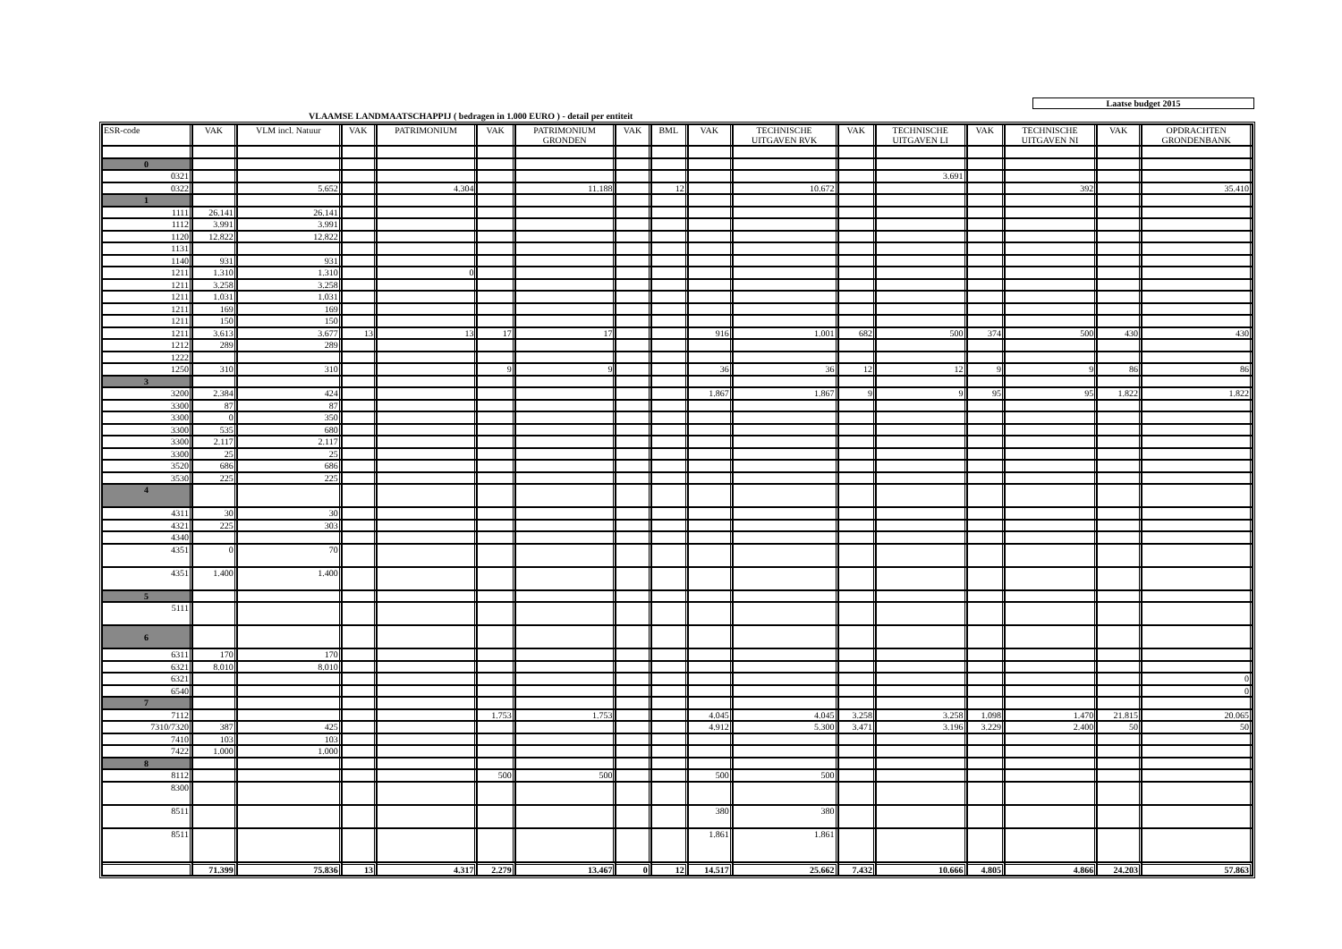VLAAMSE LANDMAATSCHAPPIJ ( bedragen in 1.000 EURO ) - detail per entiteit
Laatse budget 2015
| ESR-code | VAK | VLM incl. Natuur | VAK | PATRIMONIUM | VAK | PATRIMONIUM GRONDEN | VAK | BML | VAK | TECHNISCHE UITGAVEN RVK | VAK | TECHNISCHE UITGAVEN LI | VAK | TECHNISCHE UITGAVEN NI | VAK | OPDRACHTEN GRONDENBANK |
| --- | --- | --- | --- | --- | --- | --- | --- | --- | --- | --- | --- | --- | --- | --- | --- | --- |
| 0 | | | | | | | | | | | | | | | | |
| 0321 | | | | | | | | | | | | 3.691 | | | | |
| 0322 | | 5.652 | | 4.304 | | 11.188 | | 12 | | 10.672 | | | | 392 | | 35.410 |
| 1 | | | | | | | | | | | | | | | | |
| 1111 | 26.141 | 26.141 | | | | | | | | | | | | | | |
| 1112 | 3.991 | 3.991 | | | | | | | | | | | | | | |
| 1120 | 12.822 | 12.822 | | | | | | | | | | | | | | |
| 1131 | | | | | | | | | | | | | | | | |
| 1140 | 931 | 931 | | | | | | | | | | | | | | |
| 1211 | 1.310 | 1.310 | | 0 | | | | | | | | | | | | |
| 1211 | 3.258 | 3.258 | | | | | | | | | | | | | | |
| 1211 | 1.031 | 1.031 | | | | | | | | | | | | | | |
| 1211 | 169 | 169 | | | | | | | | | | | | | | |
| 1211 | 150 | 150 | | | | | | | | | | | | | | |
| 1211 | 3.613 | 3.677 | 13 | 13 | 17 | 17 | | | 916 | 1.001 | 682 | 500 | 374 | 500 | 430 | 430 |
| 1212 | 289 | 289 | | | | | | | | | | | | | | |
| 1222 | | | | | | | | | | | | | | | | |
| 1250 | 310 | 310 | | | 9 | 9 | | | 36 | 36 | 12 | 12 | 9 | 9 | 86 | 86 |
| 3 | | | | | | | | | | | | | | | | |
| 3200 | 2.384 | 424 | | | | | | | 1.867 | 1.867 | 9 | 9 | 95 | 95 | 1.822 | 1.822 |
| 3300 | 87 | 87 | | | | | | | | | | | | | | |
| 3300 | 0 | 350 | | | | | | | | | | | | | | |
| 3300 | 535 | 680 | | | | | | | | | | | | | | |
| 3300 | 2.117 | 2.117 | | | | | | | | | | | | | | |
| 3300 | 25 | 25 | | | | | | | | | | | | | | |
| 3520 | 686 | 686 | | | | | | | | | | | | | | |
| 3530 | 225 | 225 | | | | | | | | | | | | | | |
| 4 | | | | | | | | | | | | | | | | |
| 4311 | 30 | 30 | | | | | | | | | | | | | | |
| 4321 | 225 | 303 | | | | | | | | | | | | | | |
| 4340 | | | | | | | | | | | | | | | | |
| 4351 | 0 | 70 | | | | | | | | | | | | | | |
| 4351 | 1.400 | 1.400 | | | | | | | | | | | | | | |
| 5 | | | | | | | | | | | | | | | | |
| 5111 | | | | | | | | | | | | | | | | |
| 6 | | | | | | | | | | | | | | | | |
| 6311 | 170 | 170 | | | | | | | | | | | | | | |
| 6321 | 8.010 | 8.010 | | | | | | | | | | | | | | |
| 6321 | | | | | | | | | | | | | | | | 0 |
| 6540 | | | | | | | | | | | | | | | | 0 |
| 7 | | | | | | | | | | | | | | | | |
| 7112 | | | | | 1.753 | 1.753 | | | 4.045 | 4.045 | 3.258 | 3.258 | 1.098 | 1.470 | 21.815 | 20.065 |
| 7310/7320 | 387 | 425 | | | | | | | 4.912 | 5.300 | 3.471 | 3.196 | 3.229 | 2.400 | 50 | 50 |
| 7410 | 103 | 103 | | | | | | | | | | | | | | |
| 7422 | 1.000 | 1.000 | | | | | | | | | | | | | | |
| 8 | | | | | | | | | | | | | | | | |
| 8112 | | | | | 500 | 500 | | | 500 | 500 | | | | | | |
| 8300 | | | | | | | | | | | | | | | | |
| 8511 | | | | | | | | | 380 | 380 | | | | | | |
| 8511 | | | | | | | | | 1.861 | 1.861 | | | | | | |
| | 71.399 | 75.836 | 13 | 4.317 | 2.279 | 13.467 | 0 | 12 | 14.517 | 25.662 | 7.432 | 10.666 | 4.805 | 4.866 | 24.203 | 57.863 |